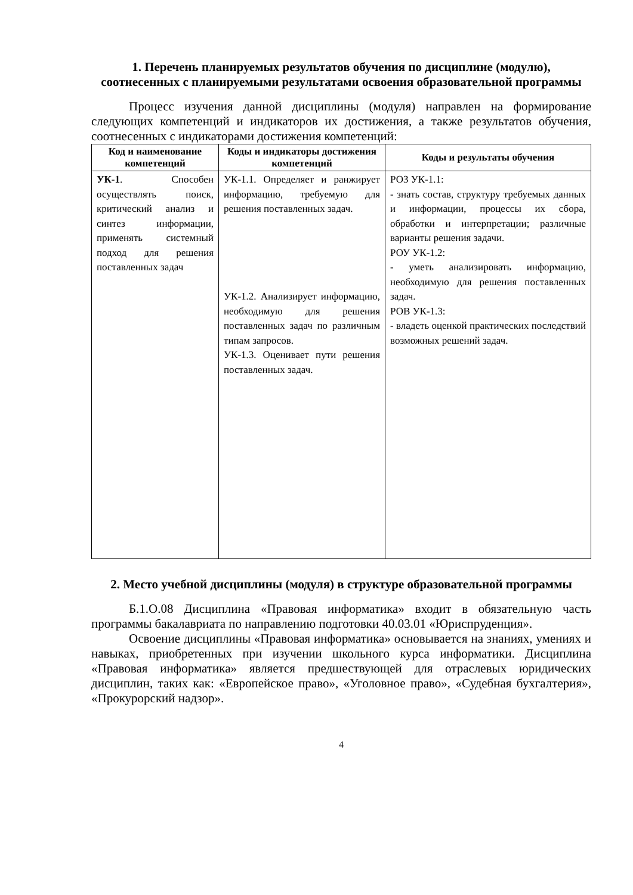1. Перечень планируемых результатов обучения по дисциплине (модулю), соотнесенных с планируемыми результатами освоения образовательной программы
Процесс изучения данной дисциплины (модуля) направлен на формирование следующих компетенций и индикаторов их достижения, а также результатов обучения, соотнесенных с индикаторами достижения компетенций:
| Код и наименование компетенций | Коды и индикаторы достижения компетенций | Коды и результаты обучения |
| --- | --- | --- |
| УК-1 . Способен осуществлять поиск, критический анализ и синтез информации, применять системный подход для решения поставленных задач | УК-1.1. Определяет и ранжирует информацию, требуемую для решения поставленных задач. УК-1.2. Анализирует информацию, необходимую для решения поставленных задач по различным типам запросов. УК-1.3. Оценивает пути решения поставленных задач. | РОЗ УК-1.1: - знать состав, структуру требуемых данных и информации, процессы их сбора, обработки и интерпретации; различные варианты решения задачи. РОУ УК-1.2: - уметь анализировать информацию, необходимую для решения поставленных задач. РОВ УК-1.3: - владеть оценкой практических последствий возможных решений задач. |
2. Место учебной дисциплины (модуля) в структуре образовательной программы
Б.1.О.08 Дисциплина «Правовая информатика» входит в обязательную часть программы бакалавриата по направлению подготовки 40.03.01 «Юриспруденция».
Освоение дисциплины «Правовая информатика» основывается на знаниях, умениях и навыках, приобретенных при изучении школьного курса информатики. Дисциплина «Правовая информатика» является предшествующей для отраслевых юридических дисциплин, таких как: «Европейское право», «Уголовное право», «Судебная бухгалтерия», «Прокурорский надзор».
4